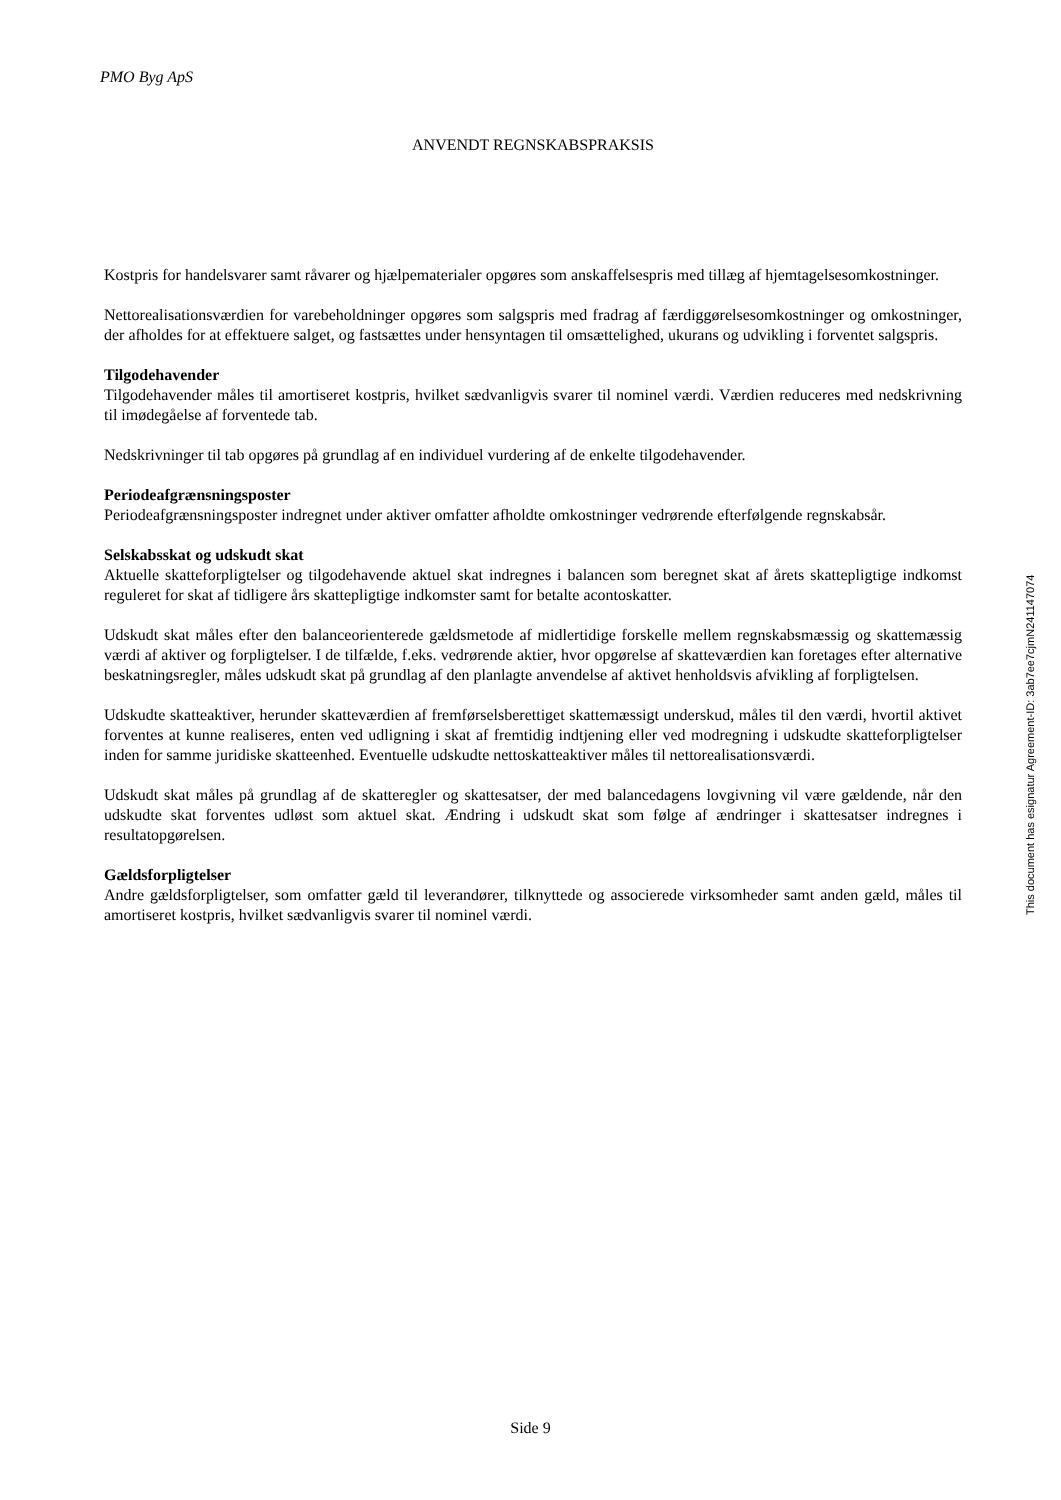PMO Byg ApS
ANVENDT REGNSKABSPRAKSIS
Kostpris for handelsvarer samt råvarer og hjælpematerialer opgøres som anskaffelsespris med tillæg af hjemtagelsesomkostninger.
Nettorealisationsværdien for varebeholdninger opgøres som salgspris med fradrag af færdiggørelsesomkostninger og omkostninger, der afholdes for at effektuere salget, og fastsættes under hensyntagen til omsættelighed, ukurans og udvikling i forventet salgspris.
Tilgodehavender
Tilgodehavender måles til amortiseret kostpris, hvilket sædvanligvis svarer til nominel værdi. Værdien reduceres med nedskrivning til imødegåelse af forventede tab.
Nedskrivninger til tab opgøres på grundlag af en individuel vurdering af de enkelte tilgodehavender.
Periodeafgrænsningsposter
Periodeafgrænsningsposter indregnet under aktiver omfatter afholdte omkostninger vedrørende efterfølgende regnskabsår.
Selskabsskat og udskudt skat
Aktuelle skatteforpligtelser og tilgodehavende aktuel skat indregnes i balancen som beregnet skat af årets skattepligtige indkomst reguleret for skat af tidligere års skattepligtige indkomster samt for betalte acontoskatter.
Udskudt skat måles efter den balanceorienterede gældsmetode af midlertidige forskelle mellem regnskabsmæssig og skattemæssig værdi af aktiver og forpligtelser. I de tilfælde, f.eks. vedrørende aktier, hvor opgørelse af skatteværdien kan foretages efter alternative beskatningsregler, måles udskudt skat på grundlag af den planlagte anvendelse af aktivet henholdsvis afvikling af forpligtelsen.
Udskudte skatteaktiver, herunder skatteværdien af fremførselsberettiget skattemæssigt underskud, måles til den værdi, hvortil aktivet forventes at kunne realiseres, enten ved udligning i skat af fremtidig indtjening eller ved modregning i udskudte skatteforpligtelser inden for samme juridiske skatteenhed. Eventuelle udskudte nettoskatteaktiver måles til nettorealisationsværdi.
Udskudt skat måles på grundlag af de skatteregler og skattesatser, der med balancedagens lovgivning vil være gældende, når den udskudte skat forventes udløst som aktuel skat. Ændring i udskudt skat som følge af ændringer i skattesatser indregnes i resultatopgørelsen.
Gældsforpligtelser
Andre gældsforpligtelser, som omfatter gæld til leverandører, tilknyttede og associerede virksomheder samt anden gæld, måles til amortiseret kostpris, hvilket sædvanligvis svarer til nominel værdi.
This document has esignatur Agreement-ID: 3ab7ee7cjmN241147074
Side 9